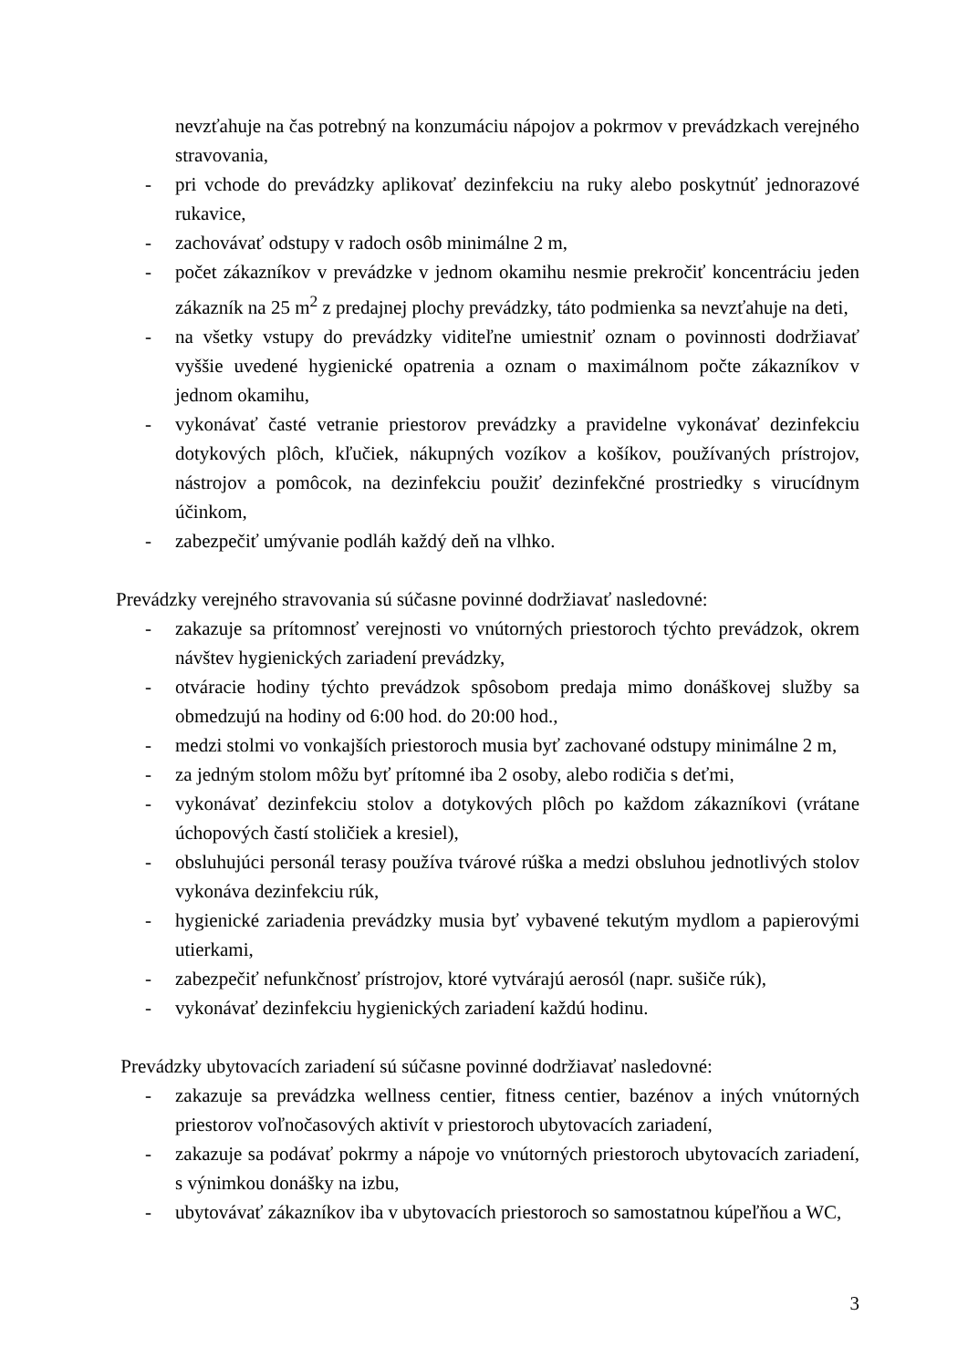nevzťahuje na čas potrebný na konzumáciu nápojov a pokrmov v prevádzkach verejného stravovania,
- pri vchode do prevádzky aplikovať dezinfekciu na ruky alebo poskytnúť jednorazové rukavice,
- zachovávať odstupy v radoch osôb minimálne 2 m,
- počet zákazníkov v prevádzke v jednom okamihu nesmie prekročiť koncentráciu jeden zákazník na 25 m<sup>2</sup> z predajnej plochy prevádzky, táto podmienka sa nevzťahuje na deti,
- na všetky vstupy do prevádzky viditeľne umiestniť oznam o povinnosti dodržiavať vyššie uvedené hygienické opatrenia a oznam o maximálnom počte zákazníkov v jednom okamihu,
- vykonávať časté vetranie priestorov prevádzky a pravidelne vykonávať dezinfekciu dotykových plôch, kľučiek, nákupných vozíkov a košíkov, používaných prístrojov, nástrojov a pomôcok, na dezinfekciu použiť dezinfekčné prostriedky s virucídnym účinkom,
- zabezpečiť umývanie podláh každý deň na vlhko.
Prevádzky verejného stravovania sú súčasne povinné dodržiavať nasledovné:
- zakazuje sa prítomnosť verejnosti vo vnútorných priestoroch týchto prevádzok, okrem návštev hygienických zariadení prevádzky,
- otváracie hodiny týchto prevádzok spôsobom predaja mimo donáškovej služby sa obmedzujú na hodiny od 6:00 hod. do 20:00 hod.,
- medzi stolmi vo vonkajších priestoroch musia byť zachované odstupy minimálne 2 m,
- za jedným stolom môžu byť prítomné iba 2 osoby, alebo rodičia s deťmi,
- vykonávať dezinfekciu stolov a dotykových plôch po každom zákazníkovi (vrátane úchopových častí stoličiek a kresiel),
- obsluhujúci personál terasy používa tvárové rúška a medzi obsluhou jednotlivých stolov vykonáva dezinfekciu rúk,
- hygienické zariadenia prevádzky musia byť vybavené tekutým mydlom a papierovými utierkami,
- zabezpečiť nefunkčnosť prístrojov, ktoré vytvárajú aerosól (napr. sušiče rúk),
- vykonávať dezinfekciu hygienických zariadení každú hodinu.
Prevádzky ubytovacích zariadení sú súčasne povinné dodržiavať nasledovné:
- zakazuje sa prevádzka wellness centier, fitness centier, bazénov a iných vnútorných priestorov voľnočasových aktivít v priestoroch ubytovacích zariadení,
- zakazuje sa podávať pokrmy a nápoje vo vnútorných priestoroch ubytovacích zariadení, s výnimkou donášky na izbu,
- ubytovávať zákazníkov iba v ubytovacích priestoroch so samostatnou kúpeľňou a WC,
3